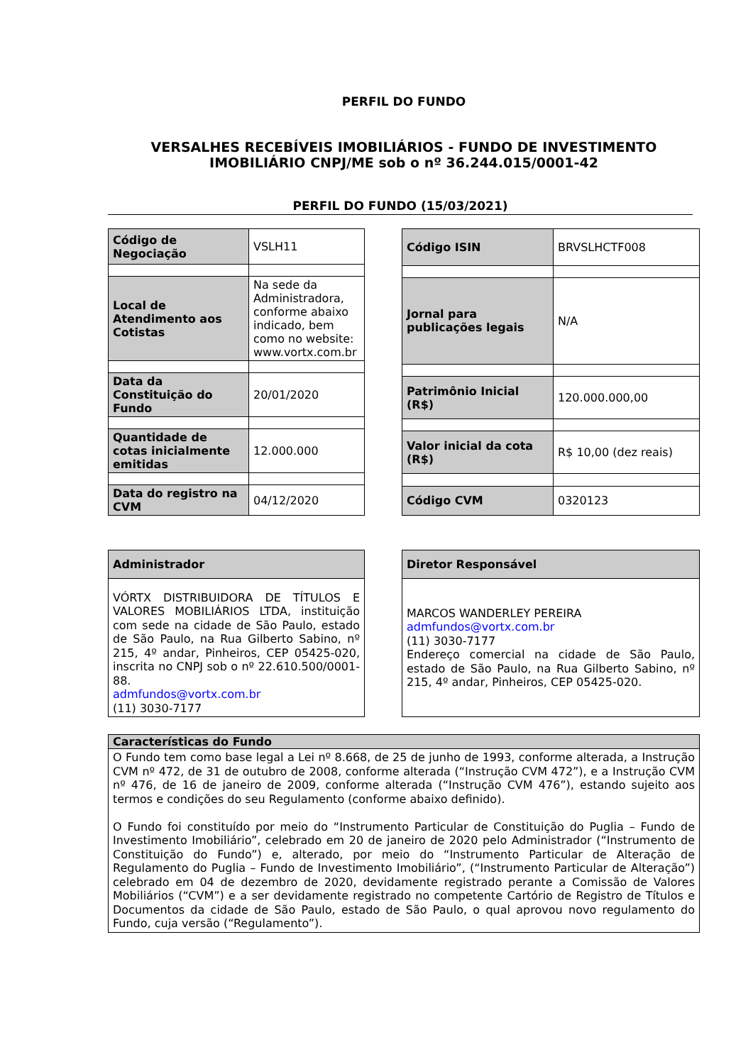PERFIL DO FUNDO
VERSALHES RECEBÍVEIS IMOBILIÁRIOS - FUNDO DE INVESTIMENTO IMOBILIÁRIO CNPJ/ME sob o nº 36.244.015/0001-42
PERFIL DO FUNDO (15/03/2021)
| Código de Negociação | VSLH11 |
| Local de Atendimento aos Cotistas | Na sede da Administradora, conforme abaixo indicado, bem como no website: www.vortx.com.br |
| Data da Constituição do Fundo | 20/01/2020 |
| Quantidade de cotas inicialmente emitidas | 12.000.000 |
| Data do registro na CVM | 04/12/2020 |
| Código ISIN | BRVSLHCTF008 |
| Jornal para publicações legais | N/A |
| Patrimônio Inicial (R$) | 120.000.000,00 |
| Valor inicial da cota (R$) | R$ 10,00 (dez reais) |
| Código CVM | 0320123 |
| Administrador |
| VÓRTX DISTRIBUIDORA DE TÍTULOS E VALORES MOBILIÁRIOS LTDA, instituição com sede na cidade de São Paulo, estado de São Paulo, na Rua Gilberto Sabino, nº 215, 4º andar, Pinheiros, CEP 05425-020, inscrita no CNPJ sob o nº 22.610.500/0001-88. admfundos@vortx.com.br (11) 3030-7177 |
| Diretor Responsável |
| MARCOS WANDERLEY PEREIRA admfundos@vortx.com.br (11) 3030-7177 Endereço comercial na cidade de São Paulo, estado de São Paulo, na Rua Gilberto Sabino, nº 215, 4º andar, Pinheiros, CEP 05425-020. |
| Características do Fundo |
| O Fundo tem como base legal a Lei nº 8.668, de 25 de junho de 1993, conforme alterada, a Instrução CVM nº 472, de 31 de outubro de 2008, conforme alterada (“Instrução CVM 472”), e a Instrução CVM nº 476, de 16 de janeiro de 2009, conforme alterada (“Instrução CVM 476”), estando sujeito aos termos e condições do seu Regulamento (conforme abaixo definido). O Fundo foi constituído por meio do “Instrumento Particular de Constituição do Puglia – Fundo de Investimento Imobiliário”, celebrado em 20 de janeiro de 2020 pelo Administrador (“Instrumento de Constituição do Fundo”) e, alterado, por meio do “Instrumento Particular de Alteração de Regulamento do Puglia – Fundo de Investimento Imobiliário”, (“Instrumento Particular de Alteração”) celebrado em 04 de dezembro de 2020, devidamente registrado perante a Comissão de Valores Mobiliários (“CVM”) e a ser devidamente registrado no competente Cartório de Registro de Títulos e Documentos da cidade de São Paulo, estado de São Paulo, o qual aprovou novo regulamento do Fundo, cuja versão (“Regulamento”). |